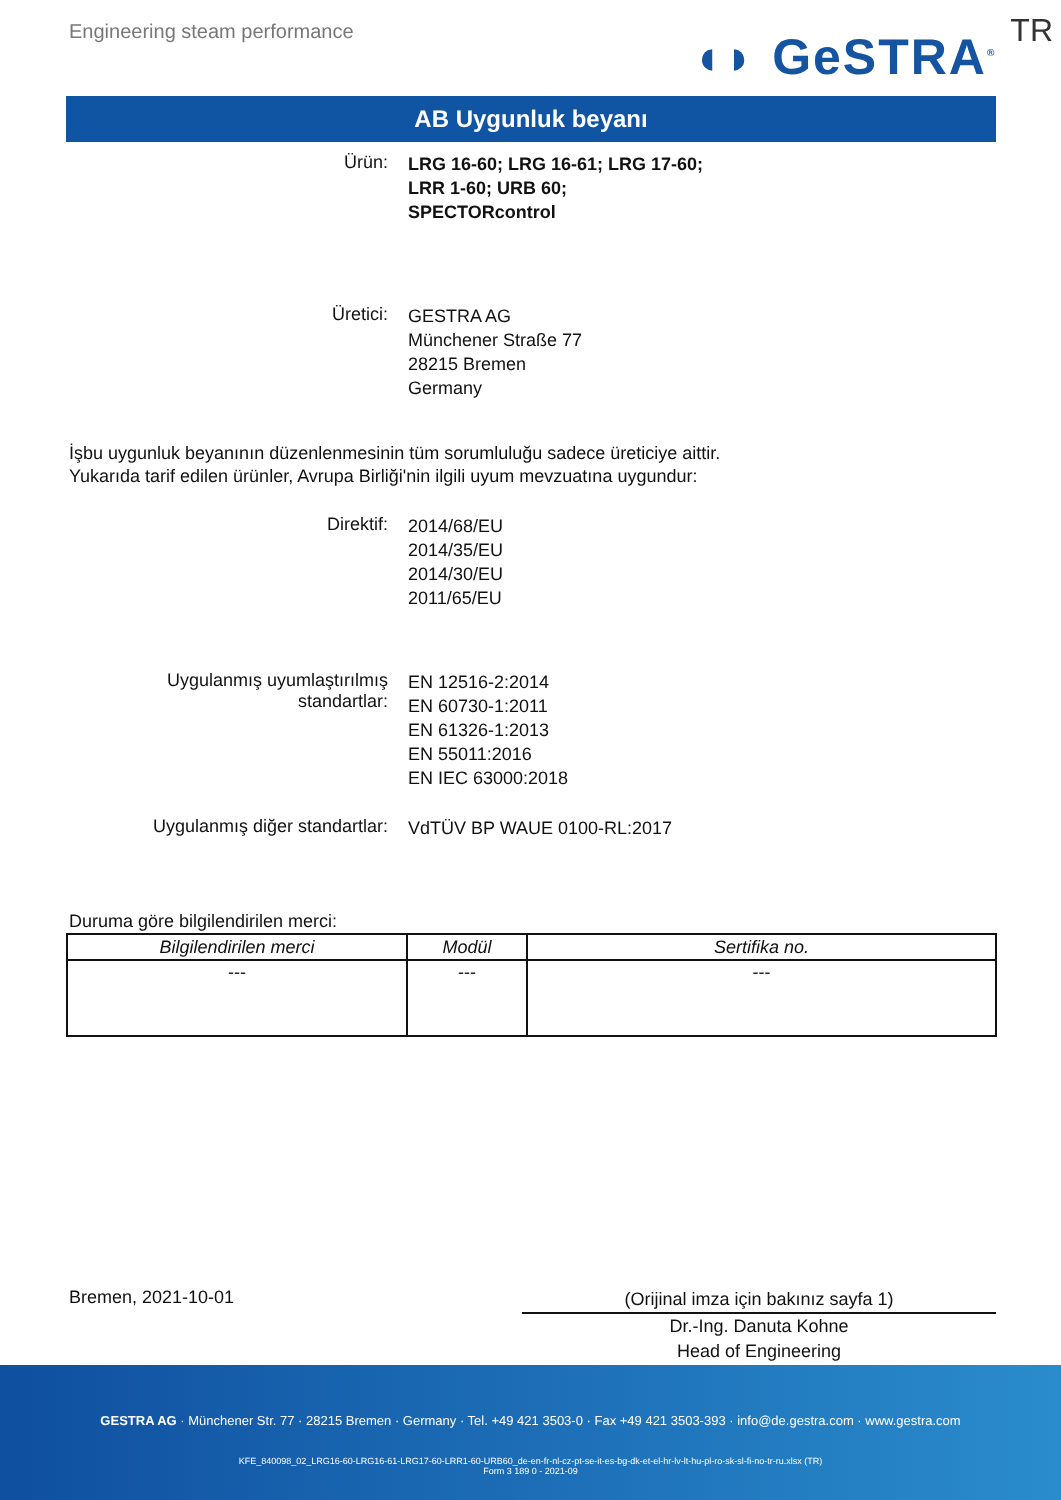Engineering steam performance
◖◗ GeSTRA<sup>®</sup> TR
AB Uygunluk beyanı
Ürün:
LRG 16-60; LRG 16-61; LRG 17-60;
LRR 1-60; URB 60;
SPECTORcontrol
Üretici:
GESTRA AG
Münchener Straße 77
28215 Bremen
Germany
İşbu uygunluk beyanının düzenlenmesinin tüm sorumluluğu sadece üreticiye aittir.
Yukarıda tarif edilen ürünler, Avrupa Birliği'nin ilgili uyum mevzuatına uygundur:
Direktif:
2014/68/EU
2014/35/EU
2014/30/EU
2011/65/EU
Uygulanmış uyumlaştırılmış
standartlar:
EN 12516-2:2014
EN 60730-1:2011
EN 61326-1:2013
EN 55011:2016
EN IEC 63000:2018
Uygulanmış diğer standartlar:
VdTÜV BP WAUE 0100-RL:2017
Duruma göre bilgilendirilen merci:
| Bilgilendirilen merci | Modül | Sertifika no. |
| --- | --- | --- |
| --- | --- | --- |
Bremen, 2021-10-01
(Orijinal imza için bakınız sayfa 1)
Dr.-Ing. Danuta Kohne
Head of Engineering
GESTRA AG · Münchener Str. 77 · 28215 Bremen · Germany · Tel. +49 421 3503-0 · Fax +49 421 3503-393 · info@de.gestra.com · www.gestra.com
KFE_840098_02_LRG16-60-LRG16-61-LRG17-60-LRR1-60-URB60_de-en-fr-nl-cz-pt-se-it-es-bg-dk-et-el-hr-lv-lt-hu-pl-ro-sk-sl-fi-no-tr-ru.xlsx (TR)
Form 3 189 0 - 2021-09